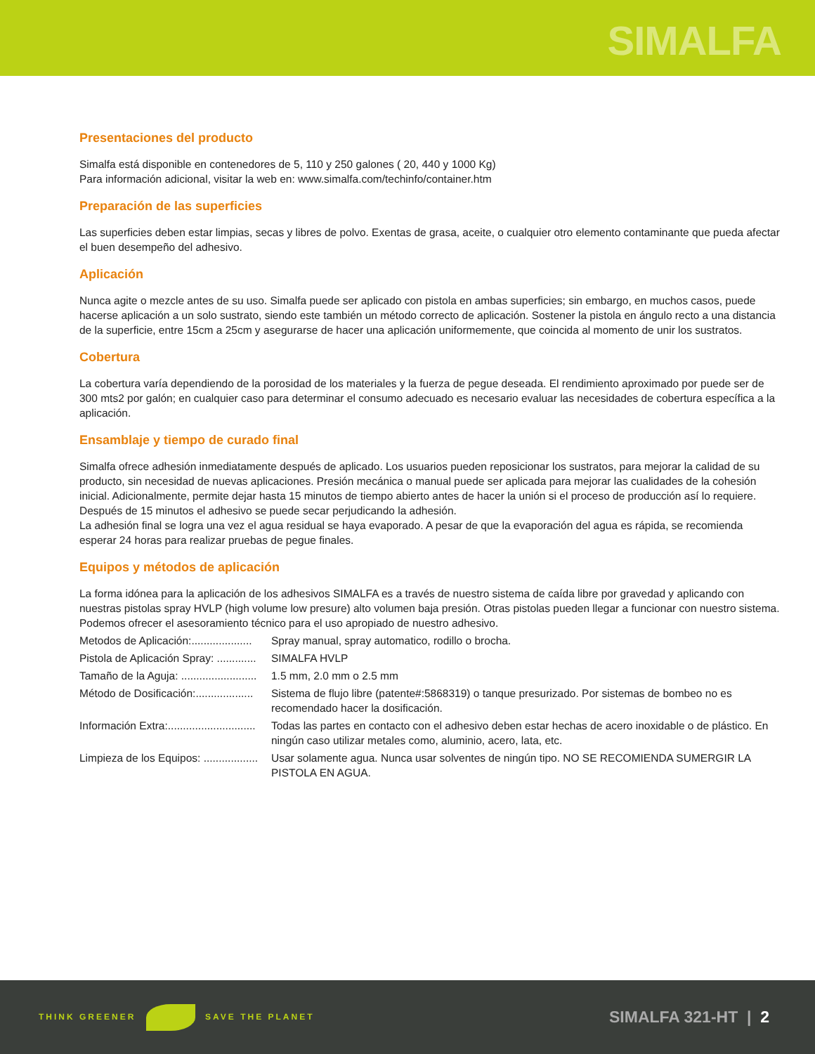SIMALFA
Presentaciones del producto
Simalfa está disponible en contenedores de 5, 110 y 250 galones ( 20, 440 y 1000 Kg)
Para información adicional, visitar la web en: www.simalfa.com/techinfo/container.htm
Preparación de las superficies
Las superficies deben estar limpias, secas y libres de polvo. Exentas de grasa, aceite, o cualquier otro elemento contaminante que pueda afectar el buen desempeño del adhesivo.
Aplicación
Nunca agite o mezcle antes de su uso. Simalfa puede ser aplicado con pistola en ambas superficies; sin embargo, en muchos casos, puede hacerse aplicación a un solo sustrato, siendo este también un método correcto de aplicación. Sostener la pistola en ángulo recto a una distancia de la superficie, entre 15cm a 25cm y asegurarse de hacer una aplicación uniformemente, que coincida al momento de unir los sustratos.
Cobertura
La cobertura varía dependiendo de la porosidad de los materiales y la fuerza de pegue deseada. El rendimiento aproximado por puede ser de 300 mts2 por galón; en cualquier caso para determinar el consumo adecuado es necesario evaluar las necesidades de cobertura específica a la aplicación.
Ensamblaje y tiempo de curado final
Simalfa ofrece adhesión inmediatamente después de aplicado. Los usuarios pueden reposicionar los sustratos, para mejorar la calidad de su producto, sin necesidad de nuevas aplicaciones. Presión mecánica o manual puede ser aplicada para mejorar las cualidades de la cohesión inicial. Adicionalmente, permite dejar hasta 15 minutos de tiempo abierto antes de hacer la unión si el proceso de producción así lo requiere. Después de 15 minutos el adhesivo se puede secar perjudicando la adhesión.
La adhesión final se logra una vez el agua residual se haya evaporado. A pesar de que la evaporación del agua es rápida, se recomienda esperar 24 horas para realizar pruebas de pegue finales.
Equipos y métodos de aplicación
La forma idónea para la aplicación de los adhesivos SIMALFA es a través de nuestro sistema de caída libre por gravedad y aplicando con nuestras pistolas spray HVLP (high volume low presure) alto volumen baja presión. Otras pistolas pueden llegar a funcionar con nuestro sistema.
Podemos ofrecer el asesoramiento técnico para el uso apropiado de nuestro adhesivo.
Metodos de Aplicación:.................... Spray manual, spray automatico, rodillo o brocha.
Pistola de Aplicación Spray: ............. SIMALFA HVLP
Tamaño de la Aguja: ......................... 1.5 mm, 2.0 mm o 2.5 mm
Método de Dosificación:................... Sistema de flujo libre (patente#:5868319) o tanque presurizado. Por sistemas de bombeo no es recomendado hacer la dosificación.
Información Extra:............................. Todas las partes en contacto con el adhesivo deben estar hechas de acero inoxidable o de plástico. En ningún caso utilizar metales como, aluminio, acero, lata, etc.
Limpieza de los Equipos: .................. Usar solamente agua. Nunca usar solventes de ningún tipo. NO SE RECOMIENDA SUMERGIR LA PISTOLA EN AGUA.
THINK GREENER SAVE THE PLANET
SIMALFA 321-HT | 2